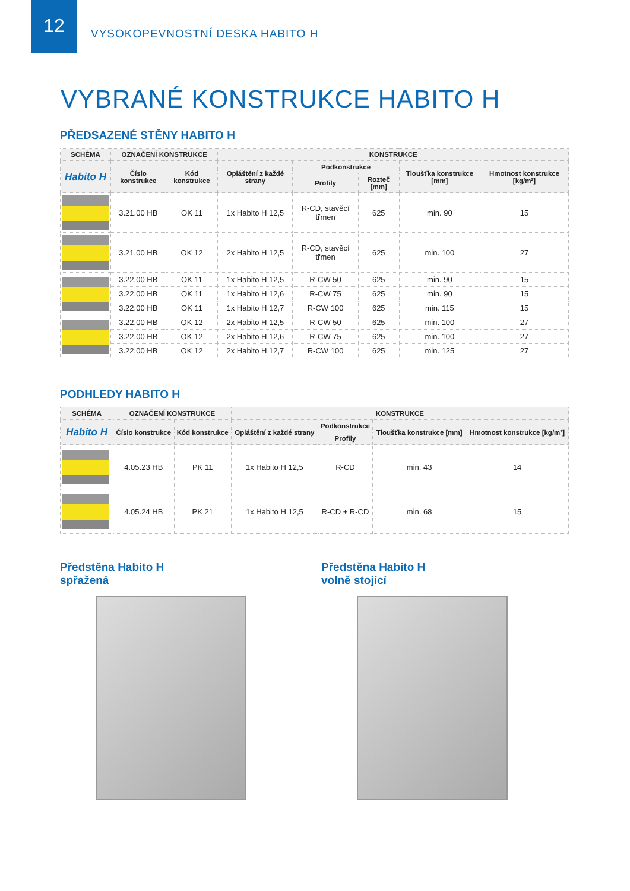12
VYSOKOPEVNOSTNÍ DESKA HABITO H
VYBRANÉ KONSTRUKCE HABITO H
PŘEDSAZENÉ STĚNY HABITO H
| SCHÉMA | OZNAČENÍ KONSTRUKCE | | KONSTRUKCE | | | | |
| --- | --- | --- | --- | --- | --- | --- | --- |
| Habito H | Číslo konstrukce | Kód konstrukce | Opláštění z každé strany | Podkonstrukce | | Tloušťka konstrukce [mm] | Hmotnost konstrukce [kg/m²] |
| | | | | Profily | Rozteč [mm] | | |
| | 3.21.00 HB | OK 11 | 1x Habito H 12,5 | R-CD, stavěcí třmen | 625 | min. 90 | 15 |
| | 3.21.00 HB | OK 12 | 2x Habito H 12,5 | R-CD, stavěcí třmen | 625 | min. 100 | 27 |
| | 3.22.00 HB | OK 11 | 1x Habito H 12,5 | R-CW 50 | 625 | min. 90 | 15 |
| | 3.22.00 HB | OK 11 | 1x Habito H 12,6 | R-CW 75 | 625 | min. 90 | 15 |
| | 3.22.00 HB | OK 11 | 1x Habito H 12,7 | R-CW 100 | 625 | min. 115 | 15 |
| | 3.22.00 HB | OK 12 | 2x Habito H 12,5 | R-CW 50 | 625 | min. 100 | 27 |
| | 3.22.00 HB | OK 12 | 2x Habito H 12,6 | R-CW 75 | 625 | min. 100 | 27 |
| | 3.22.00 HB | OK 12 | 2x Habito H 12,7 | R-CW 100 | 625 | min. 125 | 27 |
PODHLEDY HABITO H
| SCHÉMA | OZNAČENÍ KONSTRUKCE | | KONSTRUKCE | | | |
| --- | --- | --- | --- | --- | --- | --- |
| Habito H | Číslo konstrukce | Kód konstrukce | Opláštění z každé strany | Podkonstrukce | Tloušťka konstrukce [mm] | Hmotnost konstrukce [kg/m²] |
| | | | | Profily | | |
| | 4.05.23 HB | PK 11 | 1x Habito H 12,5 | R-CD | min. 43 | 14 |
| | 4.05.24 HB | PK 21 | 1x Habito H 12,5 | R-CD + R-CD | min. 68 | 15 |
Předstěna Habito H
spřažená
Předstěna Habito H
volně stojící